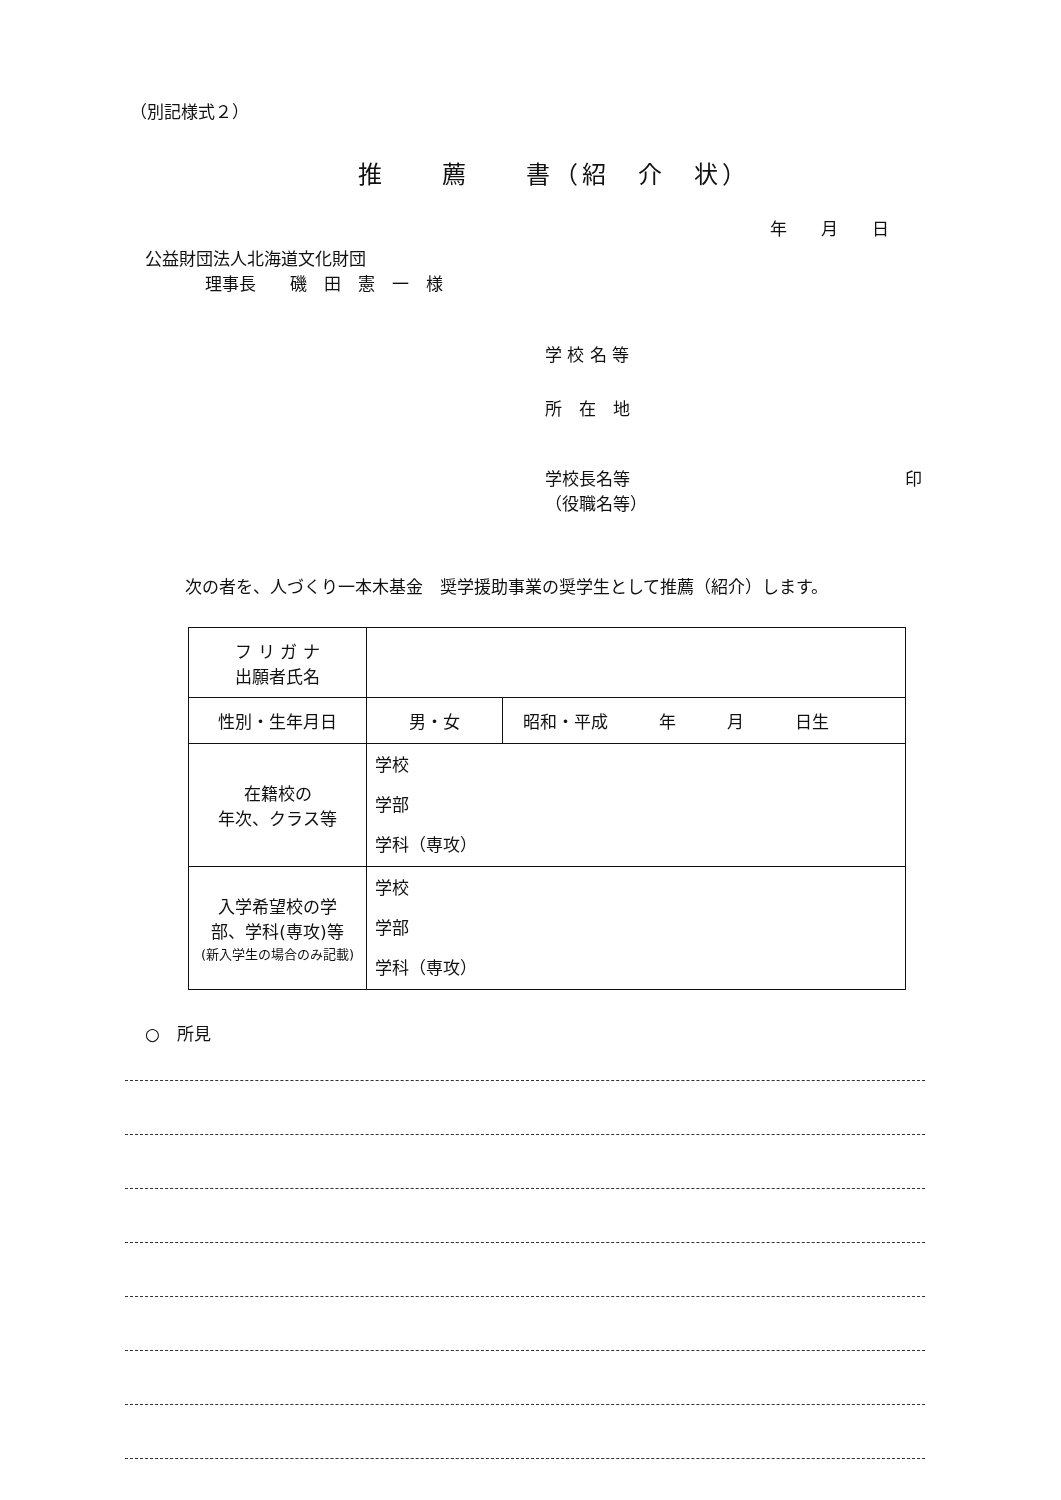（別記様式２）
推　　薦　　書（紹　介　状）
年　　月　　日
公益財団法人北海道文化財団
理事長　　磯　田　憲　一　様
学 校 名 等
所　在　地
学校長名等
（役職名等）
印
次の者を、人づくり一本木基金　奨学援助事業の奨学生として推薦（紹介）します。
| フ リ ガ ナ 出願者氏名 | | |
| 性別・生年月日 | 男・女 | 昭和・平成 年 月 日生 |
| 在籍校の 年次、クラス等 | 学校 学部 学科（専攻） | |
| 入学希望校の学 部、学科(専攻)等 (新入学生の場合のみ記載) | 学校 学部 学科（専攻） | |
○　所見